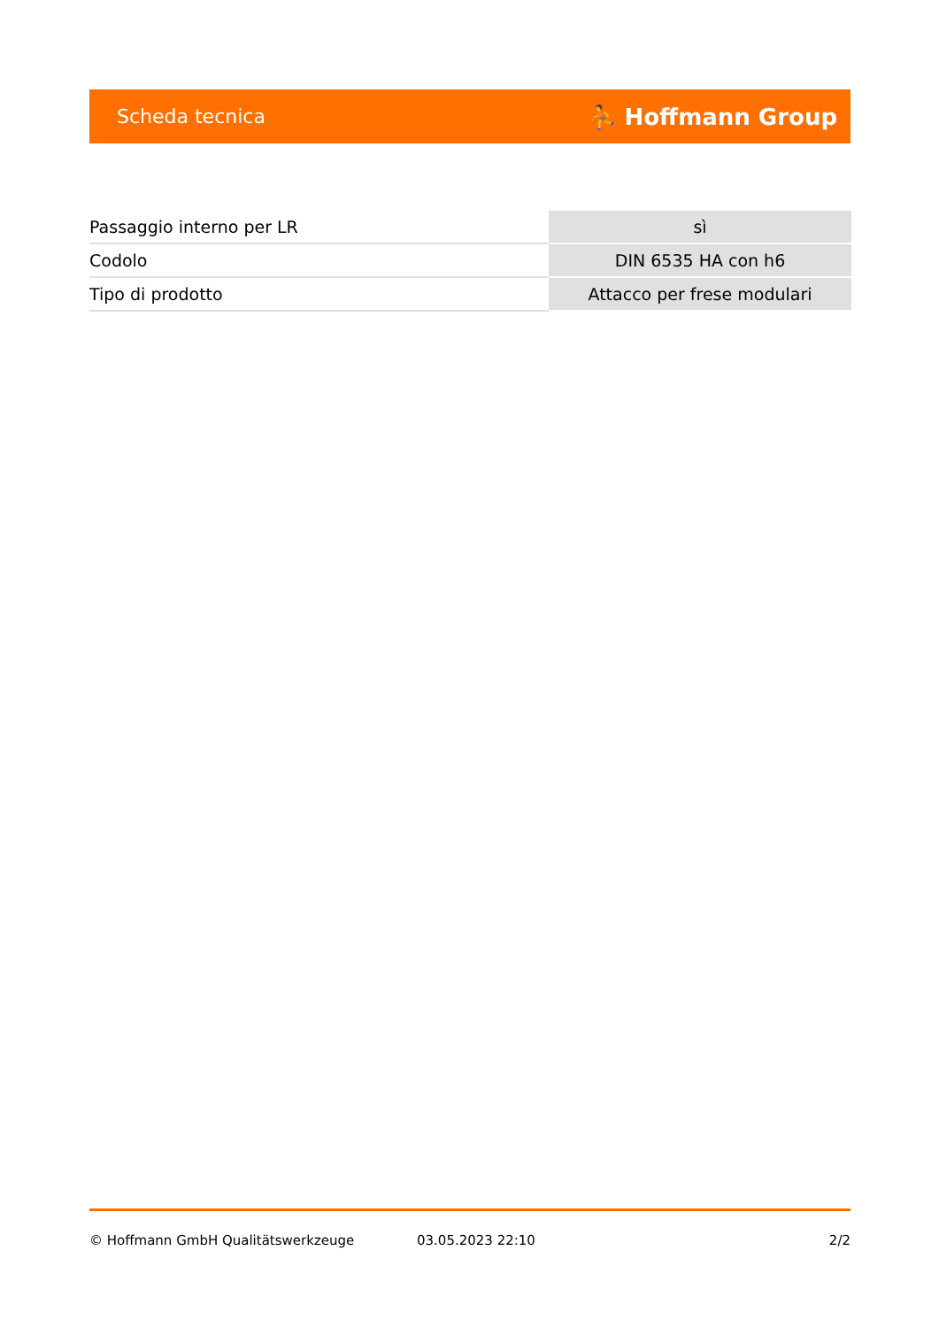Scheda tecnica ⛹ Hoffmann Group
| Passaggio interno per LR | sì |
| Codolo | DIN 6535 HA con h6 |
| Tipo di prodotto | Attacco per frese modulari |
© Hoffmann GmbH Qualitätswerkzeuge 03.05.2023 22:10 2/2